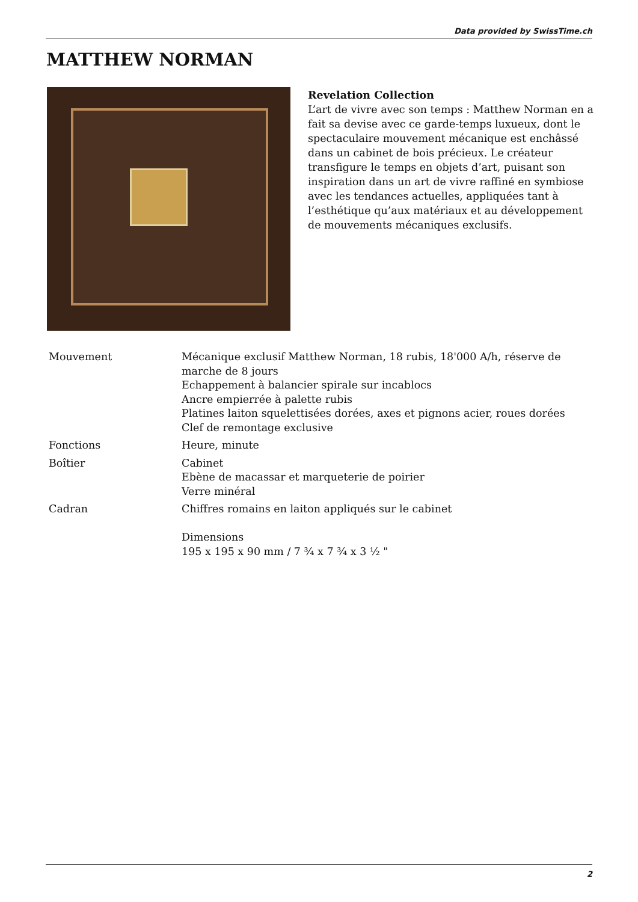Data provided by SwissTime.ch
MATTHEW NORMAN
Revelation Collection
L’art de vivre avec son temps : Matthew Norman en a fait sa devise avec ce garde-temps luxueux, dont le spectaculaire mouvement mécanique est enchâssé dans un cabinet de bois précieux. Le créateur transfigure le temps en objets d’art, puisant son inspiration dans un art de vivre raffiné en symbiose avec les tendances actuelles, appliquées tant à l’esthétique qu’aux matériaux et au développement de mouvements mécaniques exclusifs.
| Mouvement | Mécanique exclusif Matthew Norman, 18 rubis, 18'000 A/h, réserve de marche de 8 jours Echappement à balancier spirale sur incablocs Ancre empierrée à palette rubis Platines laiton squelettisées dorées, axes et pignons acier, roues dorées Clef de remontage exclusive |
| Fonctions | Heure, minute |
| Boîtier | Cabinet Ebène de macassar et marqueterie de poirier Verre minéral |
| Cadran | Chiffres romains en laiton appliqués sur le cabinet Dimensions 195 x 195 x 90 mm / 7 ¾ x 7 ¾ x 3 ½ " |
2